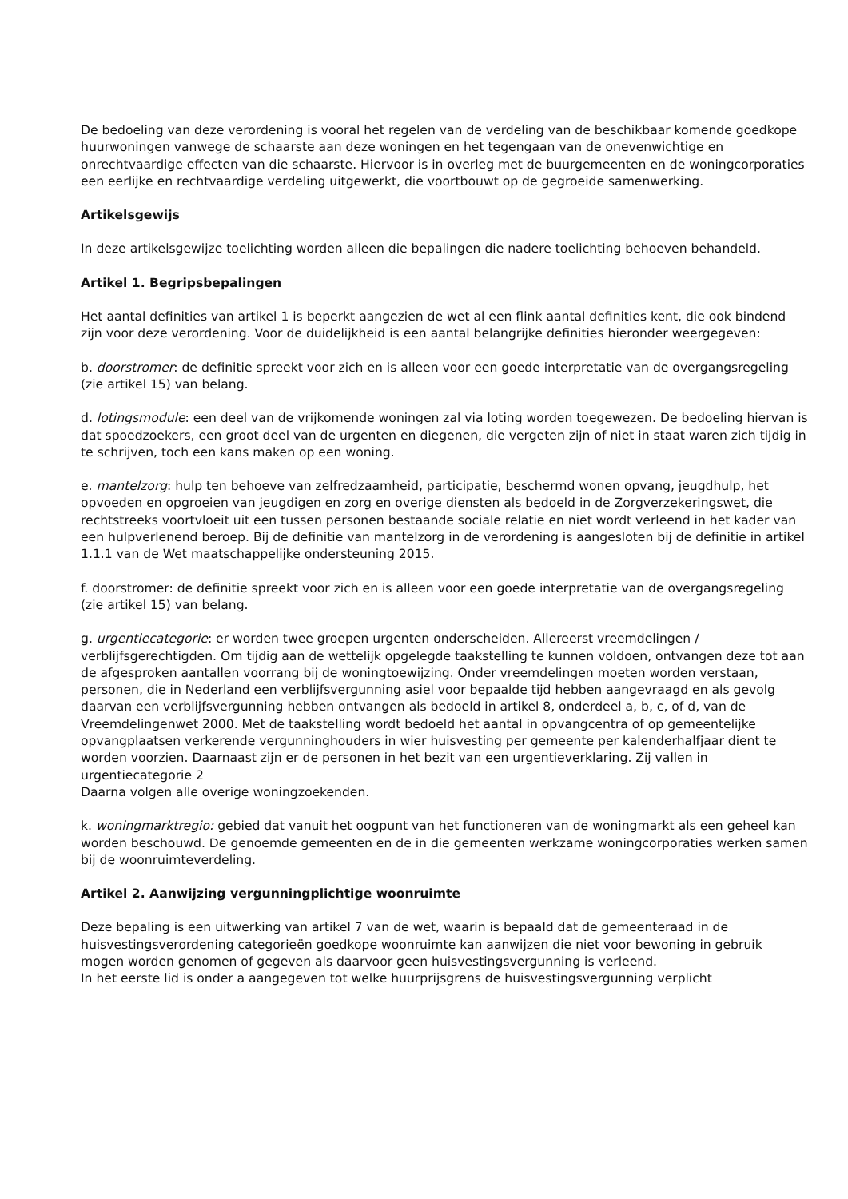De bedoeling van deze verordening is vooral het regelen van de verdeling van de beschikbaar komende goedkope huurwoningen vanwege de schaarste aan deze woningen en het tegengaan van de onevenwichtige en onrechtvaardige effecten van die schaarste. Hiervoor is in overleg met de buurgemeenten en de woningcorporaties een eerlijke en rechtvaardige verdeling uitgewerkt, die voortbouwt op de gegroeide samenwerking.
Artikelsgewijs
In deze artikelsgewijze toelichting worden alleen die bepalingen die nadere toelichting behoeven behandeld.
Artikel 1. Begripsbepalingen
Het aantal definities van artikel 1 is beperkt aangezien de wet al een flink aantal definities kent, die ook bindend zijn voor deze verordening. Voor de duidelijkheid is een aantal belangrijke definities hieronder weergegeven:
b. doorstromer: de definitie spreekt voor zich en is alleen voor een goede interpretatie van de overgangsregeling (zie artikel 15) van belang.
d. lotingsmodule: een deel van de vrijkomende woningen zal via loting worden toegewezen. De bedoeling hiervan is dat spoedzoekers, een groot deel van de urgenten en diegenen, die vergeten zijn of niet in staat waren zich tijdig in te schrijven, toch een kans maken op een woning.
e. mantelzorg: hulp ten behoeve van zelfredzaamheid, participatie, beschermd wonen opvang, jeugdhulp, het opvoeden en opgroeien van jeugdigen en zorg en overige diensten als bedoeld in de Zorgverzekeringswet, die rechtstreeks voortvloeit uit een tussen personen bestaande sociale relatie en niet wordt verleend in het kader van een hulpverlenend beroep. Bij de definitie van mantelzorg in de verordening is aangesloten bij de definitie in artikel 1.1.1 van de Wet maatschappelijke ondersteuning 2015.
f. doorstromer: de definitie spreekt voor zich en is alleen voor een goede interpretatie van de overgangsregeling (zie artikel 15) van belang.
g. urgentiecategorie: er worden twee groepen urgenten onderscheiden. Allereerst vreemdelingen / verblijfsgerechtigden. Om tijdig aan de wettelijk opgelegde taakstelling te kunnen voldoen, ontvangen deze tot aan de afgesproken aantallen voorrang bij de woningtoewijzing. Onder vreemdelingen moeten worden verstaan, personen, die in Nederland een verblijfsvergunning asiel voor bepaalde tijd hebben aangevraagd en als gevolg daarvan een verblijfsvergunning hebben ontvangen als bedoeld in artikel 8, onderdeel a, b, c, of d, van de Vreemdelingenwet 2000. Met de taakstelling wordt bedoeld het aantal in opvangcentra of op gemeentelijke opvangplaatsen verkerende vergunninghouders in wier huisvesting per gemeente per kalenderhalfjaar dient te worden voorzien. Daarnaast zijn er de personen in het bezit van een urgentieverklaring. Zij vallen in urgentiecategorie 2
Daarna volgen alle overige woningzoekenden.
k. woningmarktregio: gebied dat vanuit het oogpunt van het functioneren van de woningmarkt als een geheel kan worden beschouwd. De genoemde gemeenten en de in die gemeenten werkzame woningcorporaties werken samen bij de woonruimteverdeling.
Artikel 2. Aanwijzing vergunningplichtige woonruimte
Deze bepaling is een uitwerking van artikel 7 van de wet, waarin is bepaald dat de gemeenteraad in de huisvestingsverordening categorieën goedkope woonruimte kan aanwijzen die niet voor bewoning in gebruik mogen worden genomen of gegeven als daarvoor geen huisvestingsvergunning is verleend.
In het eerste lid is onder a aangegeven tot welke huurprijsgrens de huisvestingsvergunning verplicht